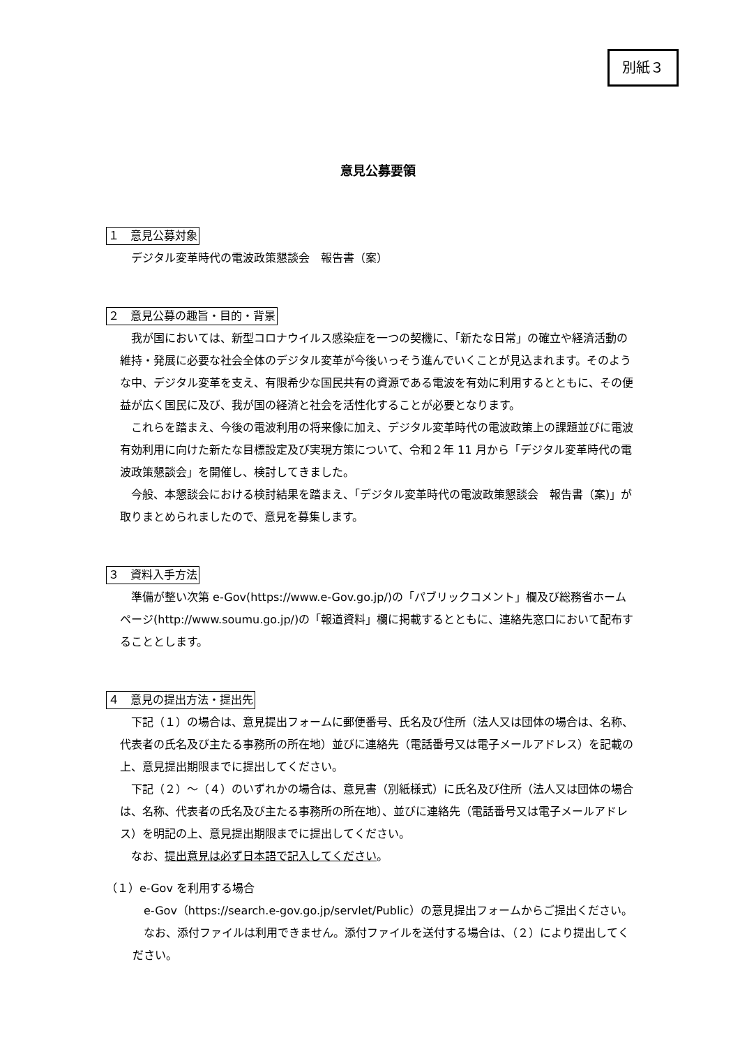別紙３
意見公募要領
１　意見公募対象
デジタル変革時代の電波政策懇談会　報告書（案）
２　意見公募の趣旨・目的・背景
我が国においては、新型コロナウイルス感染症を一つの契機に、「新たな日常」の確立や経済活動の維持・発展に必要な社会全体のデジタル変革が今後いっそう進んでいくことが見込まれます。そのような中、デジタル変革を支え、有限希少な国民共有の資源である電波を有効に利用するとともに、その便益が広く国民に及び、我が国の経済と社会を活性化することが必要となります。
これらを踏まえ、今後の電波利用の将来像に加え、デジタル変革時代の電波政策上の課題並びに電波有効利用に向けた新たな目標設定及び実現方策について、令和２年 11 月から「デジタル変革時代の電波政策懇談会」を開催し、検討してきました。
今般、本懇談会における検討結果を踏まえ、「デジタル変革時代の電波政策懇談会　報告書（案)」が取りまとめられましたので、意見を募集します。
３　資料入手方法
準備が整い次第 e-Gov(https://www.e-Gov.go.jp/)の「パブリックコメント」欄及び総務省ホームページ(http://www.soumu.go.jp/)の「報道資料」欄に掲載するとともに、連絡先窓口において配布することとします。
４　意見の提出方法・提出先
下記（１）の場合は、意見提出フォームに郵便番号、氏名及び住所（法人又は団体の場合は、名称、代表者の氏名及び主たる事務所の所在地）並びに連絡先（電話番号又は電子メールアドレス）を記載の上、意見提出期限までに提出してください。
下記（２）～（４）のいずれかの場合は、意見書（別紙様式）に氏名及び住所（法人又は団体の場合は、名称、代表者の氏名及び主たる事務所の所在地）、並びに連絡先（電話番号又は電子メールアドレス）を明記の上、意見提出期限までに提出してください。
なお、提出意見は必ず日本語で記入してください。
（１）e-Gov を利用する場合
e-Gov（https://search.e-gov.go.jp/servlet/Public）の意見提出フォームからご提出ください。
なお、添付ファイルは利用できません。添付ファイルを送付する場合は、（２）により提出してください。